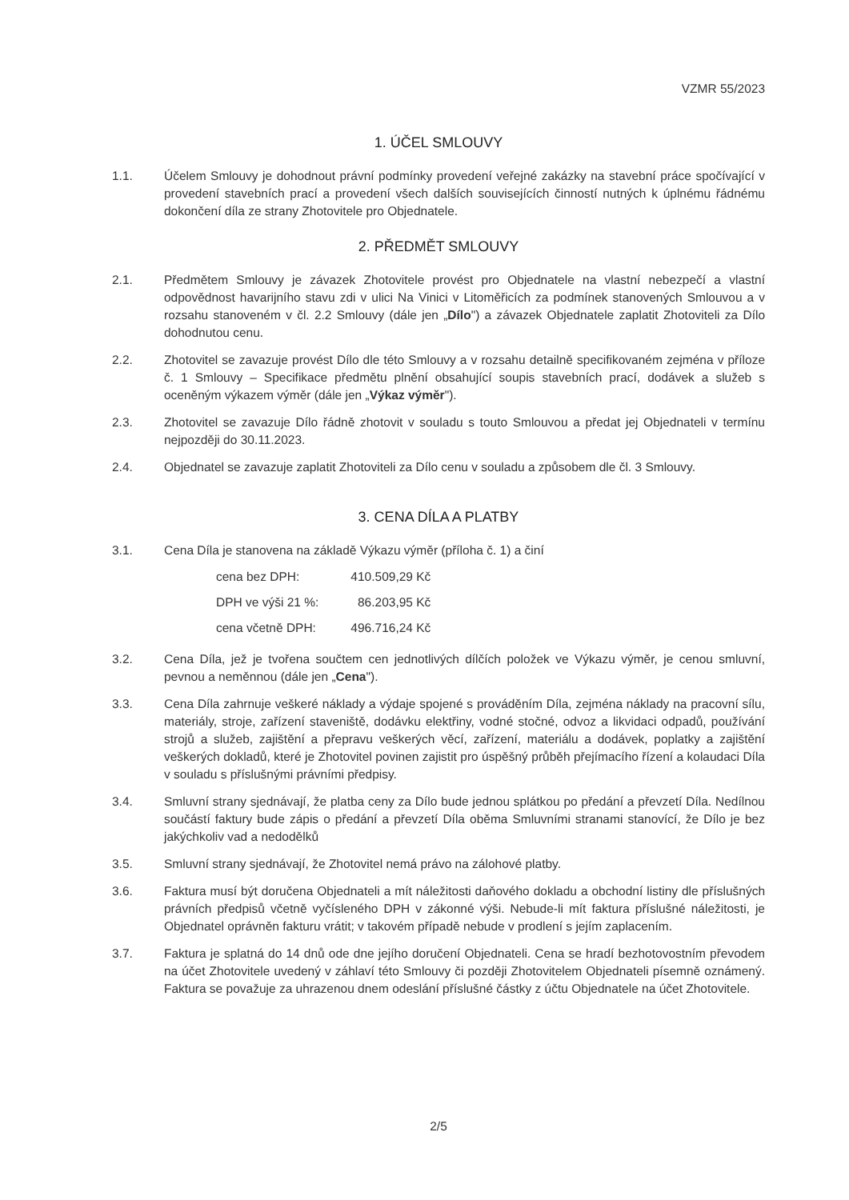VZMR 55/2023
1. ÚČEL SMLOUVY
1.1. Účelem Smlouvy je dohodnout právní podmínky provedení veřejné zakázky na stavební práce spočívající v provedení stavebních prací a provedení všech dalších souvisejících činností nutných k úplnému řádnému dokončení díla ze strany Zhotovitele pro Objednatele.
2. PŘEDMĚT SMLOUVY
2.1. Předmětem Smlouvy je závazek Zhotovitele provést pro Objednatele na vlastní nebezpečí a vlastní odpovědnost havarijního stavu zdi v ulici Na Vinici v Litoměřicích za podmínek stanovených Smlouvou a v rozsahu stanoveném v čl. 2.2 Smlouvy (dále jen „Dílo") a závazek Objednatele zaplatit Zhotoviteli za Dílo dohodnutou cenu.
2.2. Zhotovitel se zavazuje provést Dílo dle této Smlouvy a v rozsahu detailně specifikovaném zejména v příloze č. 1 Smlouvy – Specifikace předmětu plnění obsahující soupis stavebních prací, dodávek a služeb s oceněným výkazem výměr (dále jen „Výkaz výměr").
2.3. Zhotovitel se zavazuje Dílo řádně zhotovit v souladu s touto Smlouvou a předat jej Objednateli v termínu nejpozději do 30.11.2023.
2.4. Objednatel se zavazuje zaplatit Zhotoviteli za Dílo cenu v souladu a způsobem dle čl. 3 Smlouvy.
3. CENA DÍLA A PLATBY
3.1. Cena Díla je stanovena na základě Výkazu výměr (příloha č. 1) a činí
| cena bez DPH: | 410.509,29 Kč |
| DPH ve výši 21 %: | 86.203,95 Kč |
| cena včetně DPH: | 496.716,24 Kč |
3.2. Cena Díla, jež je tvořena součtem cen jednotlivých dílčích položek ve Výkazu výměr, je cenou smluvní, pevnou a neměnnou (dále jen „Cena").
3.3. Cena Díla zahrnuje veškeré náklady a výdaje spojené s prováděním Díla, zejména náklady na pracovní sílu, materiály, stroje, zařízení staveniště, dodávku elektřiny, vodné stočné, odvoz a likvidaci odpadů, používání strojů a služeb, zajištění a přepravu veškerých věcí, zařízení, materiálu a dodávek, poplatky a zajištění veškerých dokladů, které je Zhotovitel povinen zajistit pro úspěšný průběh přejímacího řízení a kolaudaci Díla v souladu s příslušnými právními předpisy.
3.4. Smluvní strany sjednávají, že platba ceny za Dílo bude jednou splátkou po předání a převzetí Díla. Nedílnou součástí faktury bude zápis o předání a převzetí Díla oběma Smluvními stranami stanovící, že Dílo je bez jakýchkoliv vad a nedodělků
3.5. Smluvní strany sjednávají, že Zhotovitel nemá právo na zálohové platby.
3.6. Faktura musí být doručena Objednateli a mít náležitosti daňového dokladu a obchodní listiny dle příslušných právních předpisů včetně vyčísleného DPH v zákonné výši. Nebude-li mít faktura příslušné náležitosti, je Objednatel oprávněn fakturu vrátit; v takovém případě nebude v prodlení s jejím zaplacením.
3.7. Faktura je splatná do 14 dnů ode dne jejího doručení Objednateli. Cena se hradí bezhotovostním převodem na účet Zhotovitele uvedený v záhlaví této Smlouvy či později Zhotovitelem Objednateli písemně oznámený. Faktura se považuje za uhrazenou dnem odeslání příslušné částky z účtu Objednatele na účet Zhotovitele.
2/5